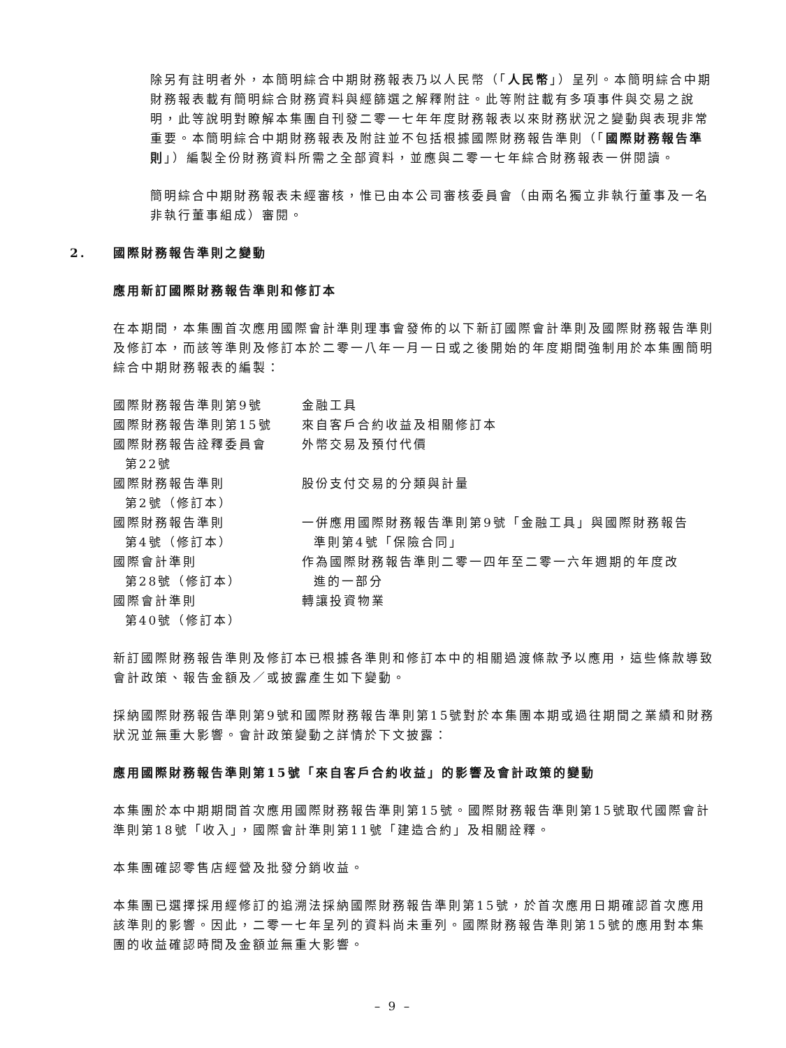除另有註明者外，本簡明綜合中期財務報表乃以人民幣（「人民幣」）呈列。本簡明綜合中期財務報表載有簡明綜合財務資料與經篩選之解釋附註。此等附註載有多項事件與交易之說明，此等說明對瞭解本集團自刊發二零一七年年度財務報表以來財務狀況之變動與表現非常重要。本簡明綜合中期財務報表及附註並不包括根據國際財務報告準則（「國際財務報告準則」）編製全份財務資料所需之全部資料，並應與二零一七年綜合財務報表一併閱讀。
簡明綜合中期財務報表未經審核，惟已由本公司審核委員會（由兩名獨立非執行董事及一名非執行董事組成）審閱。
2. 國際財務報告準則之變動
應用新訂國際財務報告準則和修訂本
在本期間，本集團首次應用國際會計準則理事會發佈的以下新訂國際會計準則及國際財務報告準則及修訂本，而該等準則及修訂本於二零一八年一月一日或之後開始的年度期間強制用於本集團簡明綜合中期財務報表的編製：
| 國際財務報告準則第9號 | 金融工具 |
| 國際財務報告準則第15號 | 來自客戶合約收益及相關修訂本 |
| 國際財務報告詮釋委員會 第22號 | 外幣交易及預付代價 |
| 國際財務報告準則 第2號（修訂本） | 股份支付交易的分類與計量 |
| 國際財務報告準則 第4號（修訂本） | 一併應用國際財務報告準則第9號「金融工具」與國際財務報告 準則第4號「保險合同」 |
| 國際會計準則 第28號（修訂本） | 作為國際財務報告準則二零一四年至二零一六年週期的年度改 進的一部分 |
| 國際會計準則 第40號（修訂本） | 轉讓投資物業 |
新訂國際財務報告準則及修訂本已根據各準則和修訂本中的相關過渡條款予以應用，這些條款導致會計政策、報告金額及／或披露產生如下變動。
採納國際財務報告準則第9號和國際財務報告準則第15號對於本集團本期或過往期間之業績和財務狀況並無重大影響。會計政策變動之詳情於下文披露：
應用國際財務報告準則第15號「來自客戶合約收益」的影響及會計政策的變動
本集團於本中期期間首次應用國際財務報告準則第15號。國際財務報告準則第15號取代國際會計準則第18號「收入」，國際會計準則第11號「建造合約」及相關詮釋。
本集團確認零售店經營及批發分銷收益。
本集團已選擇採用經修訂的追溯法採納國際財務報告準則第15號，於首次應用日期確認首次應用該準則的影響。因此，二零一七年呈列的資料尚未重列。國際財務報告準則第15號的應用對本集團的收益確認時間及金額並無重大影響。
– 9 –